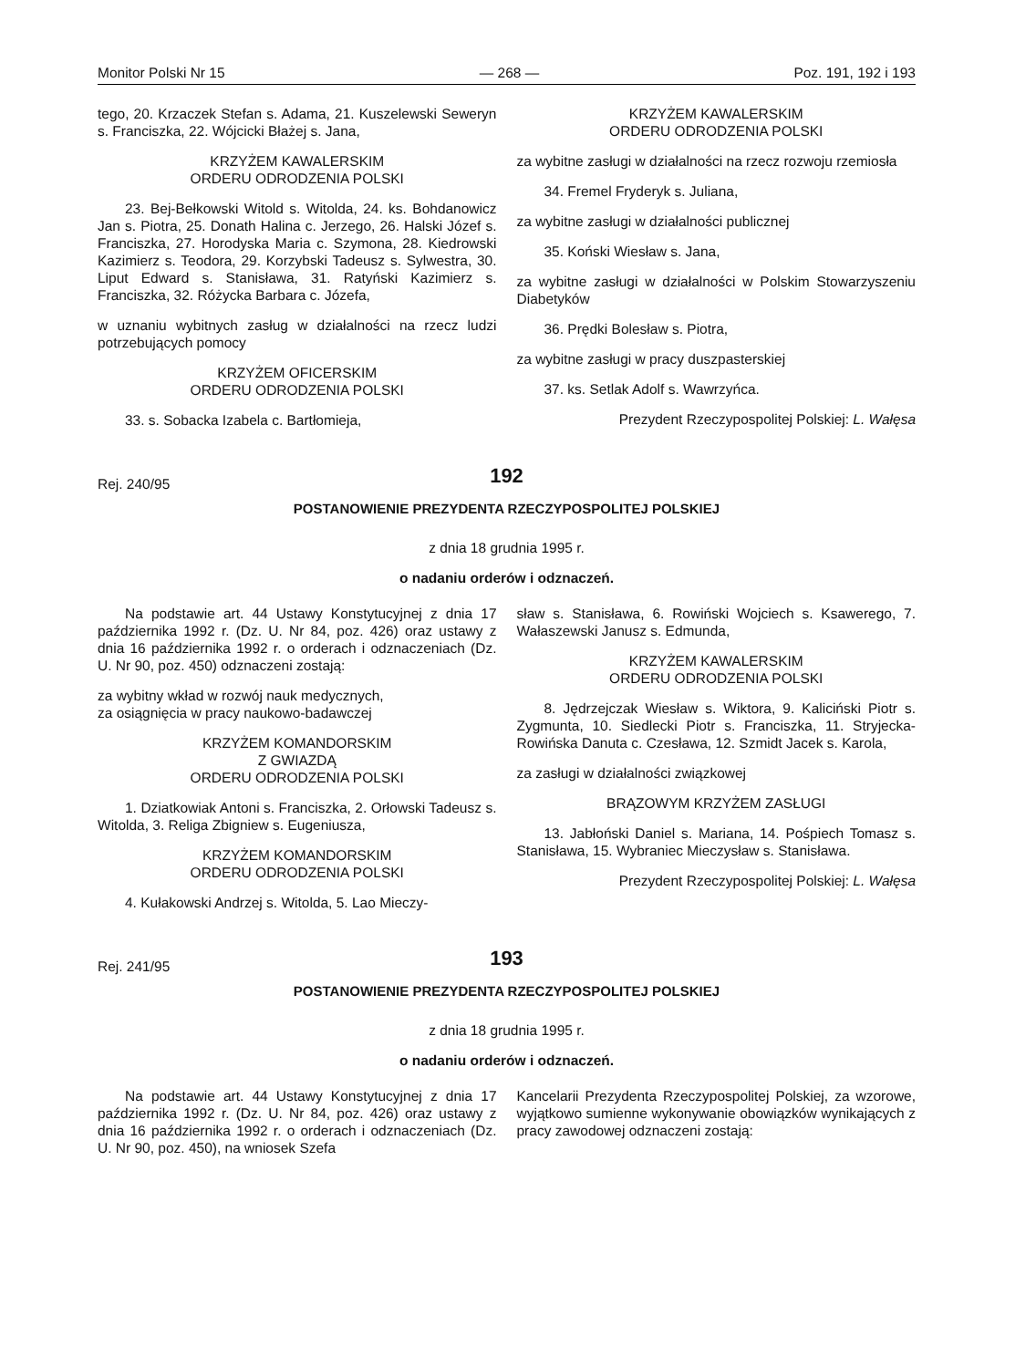Monitor Polski Nr 15 — 268 — Poz. 191, 192 i 193
tego, 20. Krzaczek Stefan s. Adama, 21. Kuszelewski Seweryn s. Franciszka, 22. Wójcicki Błażej s. Jana,
KRZYŻEM KAWALERSKIM
ORDERU ODRODZENIA POLSKI
23. Bej-Bełkowski Witold s. Witolda, 24. ks. Bohdanowicz Jan s. Piotra, 25. Donath Halina c. Jerzego, 26. Halski Józef s. Franciszka, 27. Horodyska Maria c. Szymona, 28. Kiedrowski Kazimierz s. Teodora, 29. Korzybski Tadeusz s. Sylwestra, 30. Liput Edward s. Stanisława, 31. Ratyński Kazimierz s. Franciszka, 32. Różycka Barbara c. Józefa,
w uznaniu wybitnych zasług w działalności na rzecz ludzi potrzebujących pomocy
KRZYŻEM OFICERSKIM
ORDERU ODRODZENIA POLSKI
33. s. Sobacka Izabela c. Bartłomieja,
KRZYŻEM KAWALERSKIM
ORDERU ODRODZENIA POLSKI
za wybitne zasługi w działalności na rzecz rozwoju rzemiosła
34. Fremel Fryderyk s. Juliana,
za wybitne zasługi w działalności publicznej
35. Koński Wiesław s. Jana,
za wybitne zasługi w działalności w Polskim Stowarzyszeniu Diabetyków
36. Prędki Bolesław s. Piotra,
za wybitne zasługi w pracy duszpasterskiej
37. ks. Setlak Adolf s. Wawrzyńca.
Prezydent Rzeczypospolitej Polskiej: L. Wałęsa
192
Rej. 240/95
POSTANOWIENIE PREZYDENTA RZECZYPOSPOLITEJ POLSKIEJ
z dnia 18 grudnia 1995 r.
o nadaniu orderów i odznaczeń.
Na podstawie art. 44 Ustawy Konstytucyjnej z dnia 17 października 1992 r. (Dz. U. Nr 84, poz. 426) oraz ustawy z dnia 16 października 1992 r. o orderach i odznaczeniach (Dz. U. Nr 90, poz. 450) odznaczeni zostają:
za wybitny wkład w rozwój nauk medycznych,
za osiągnięcia w pracy naukowo-badawczej
KRZYŻEM KOMANDORSKIM
Z GWIAZDĄ
ORDERU ODRODZENIA POLSKI
1. Dziatkowiak Antoni s. Franciszka, 2. Orłowski Tadeusz s. Witolda, 3. Religa Zbigniew s. Eugeniusza,
KRZYŻEM KOMANDORSKIM
ORDERU ODRODZENIA POLSKI
4. Kułakowski Andrzej s. Witolda, 5. Lao Mieczy-
sław s. Stanisława, 6. Rowiński Wojciech s. Ksawerego, 7. Wałaszewski Janusz s. Edmunda,
KRZYŻEM KAWALERSKIM
ORDERU ODRODZENIA POLSKI
8. Jędrzejczak Wiesław s. Wiktora, 9. Kaliciński Piotr s. Zygmunta, 10. Siedlecki Piotr s. Franciszka, 11. Stryjecka-Rowińska Danuta c. Czesława, 12. Szmidt Jacek s. Karola,
za zasługi w działalności związkowej
BRĄZOWYM KRZYŻEM ZASŁUGI
13. Jabłoński Daniel s. Mariana, 14. Pośpiech Tomasz s. Stanisława, 15. Wybraniec Mieczysław s. Stanisława.
Prezydent Rzeczypospolitej Polskiej: L. Wałęsa
193
Rej. 241/95
POSTANOWIENIE PREZYDENTA RZECZYPOSPOLITEJ POLSKIEJ
z dnia 18 grudnia 1995 r.
o nadaniu orderów i odznaczeń.
Na podstawie art. 44 Ustawy Konstytucyjnej z dnia 17 października 1992 r. (Dz. U. Nr 84, poz. 426) oraz ustawy z dnia 16 października 1992 r. o orderach i odznaczeniach (Dz. U. Nr 90, poz. 450), na wniosek Szefa
Kancelarii Prezydenta Rzeczypospolitej Polskiej, za wzorowe, wyjątkowo sumienne wykonywanie obowiązków wynikających z pracy zawodowej odznaczeni zostają: